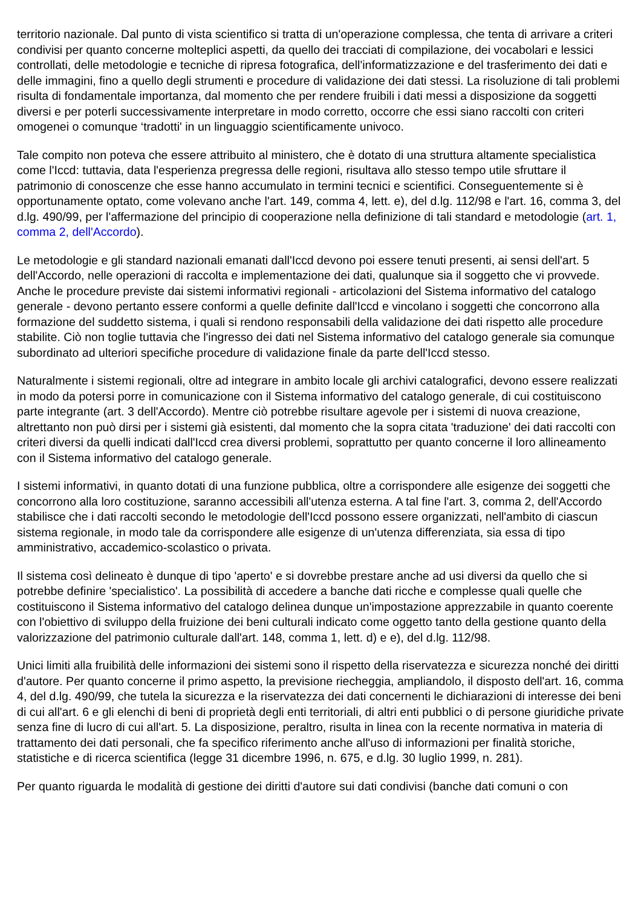territorio nazionale. Dal punto di vista scientifico si tratta di un'operazione complessa, che tenta di arrivare a criteri condivisi per quanto concerne molteplici aspetti, da quello dei tracciati di compilazione, dei vocabolari e lessici controllati, delle metodologie e tecniche di ripresa fotografica, dell'informatizzazione e del trasferimento dei dati e delle immagini, fino a quello degli strumenti e procedure di validazione dei dati stessi. La risoluzione di tali problemi risulta di fondamentale importanza, dal momento che per rendere fruibili i dati messi a disposizione da soggetti diversi e per poterli successivamente interpretare in modo corretto, occorre che essi siano raccolti con criteri omogenei o comunque ‘tradotti' in un linguaggio scientificamente univoco.
Tale compito non poteva che essere attribuito al ministero, che è dotato di una struttura altamente specialistica come l'Iccd: tuttavia, data l'esperienza pregressa delle regioni, risultava allo stesso tempo utile sfruttare il patrimonio di conoscenze che esse hanno accumulato in termini tecnici e scientifici. Conseguentemente si è opportunamente optato, come volevano anche l'art. 149, comma 4, lett. e), del d.lg. 112/98 e l'art. 16, comma 3, del d.lg. 490/99, per l'affermazione del principio di cooperazione nella definizione di tali standard e metodologie (art. 1, comma 2, dell'Accordo).
Le metodologie e gli standard nazionali emanati dall'Iccd devono poi essere tenuti presenti, ai sensi dell'art. 5 dell'Accordo, nelle operazioni di raccolta e implementazione dei dati, qualunque sia il soggetto che vi provvede. Anche le procedure previste dai sistemi informativi regionali - articolazioni del Sistema informativo del catalogo generale - devono pertanto essere conformi a quelle definite dall'Iccd e vincolano i soggetti che concorrono alla formazione del suddetto sistema, i quali si rendono responsabili della validazione dei dati rispetto alle procedure stabilite. Ciò non toglie tuttavia che l'ingresso dei dati nel Sistema informativo del catalogo generale sia comunque subordinato ad ulteriori specifiche procedure di validazione finale da parte dell'Iccd stesso.
Naturalmente i sistemi regionali, oltre ad integrare in ambito locale gli archivi catalografici, devono essere realizzati in modo da potersi porre in comunicazione con il Sistema informativo del catalogo generale, di cui costituiscono parte integrante (art. 3 dell'Accordo). Mentre ciò potrebbe risultare agevole per i sistemi di nuova creazione, altrettanto non può dirsi per i sistemi già esistenti, dal momento che la sopra citata 'traduzione' dei dati raccolti con criteri diversi da quelli indicati dall'Iccd crea diversi problemi, soprattutto per quanto concerne il loro allineamento con il Sistema informativo del catalogo generale.
I sistemi informativi, in quanto dotati di una funzione pubblica, oltre a corrispondere alle esigenze dei soggetti che concorrono alla loro costituzione, saranno accessibili all'utenza esterna. A tal fine l'art. 3, comma 2, dell'Accordo stabilisce che i dati raccolti secondo le metodologie dell'Iccd possono essere organizzati, nell'ambito di ciascun sistema regionale, in modo tale da corrispondere alle esigenze di un'utenza differenziata, sia essa di tipo amministrativo, accademico-scolastico o privata.
Il sistema così delineato è dunque di tipo 'aperto' e si dovrebbe prestare anche ad usi diversi da quello che si potrebbe definire 'specialistico'. La possibilità di accedere a banche dati ricche e complesse quali quelle che costituiscono il Sistema informativo del catalogo delinea dunque un'impostazione apprezzabile in quanto coerente con l'obiettivo di sviluppo della fruizione dei beni culturali indicato come oggetto tanto della gestione quanto della valorizzazione del patrimonio culturale dall'art. 148, comma 1, lett. d) e e), del d.lg. 112/98.
Unici limiti alla fruibilità delle informazioni dei sistemi sono il rispetto della riservatezza e sicurezza nonché dei diritti d'autore. Per quanto concerne il primo aspetto, la previsione riecheggia, ampliandolo, il disposto dell'art. 16, comma 4, del d.lg. 490/99, che tutela la sicurezza e la riservatezza dei dati concernenti le dichiarazioni di interesse dei beni di cui all'art. 6 e gli elenchi di beni di proprietà degli enti territoriali, di altri enti pubblici o di persone giuridiche private senza fine di lucro di cui all'art. 5. La disposizione, peraltro, risulta in linea con la recente normativa in materia di trattamento dei dati personali, che fa specifico riferimento anche all'uso di informazioni per finalità storiche, statistiche e di ricerca scientifica (legge 31 dicembre 1996, n. 675, e d.lg. 30 luglio 1999, n. 281).
Per quanto riguarda le modalità di gestione dei diritti d'autore sui dati condivisi (banche dati comuni o con